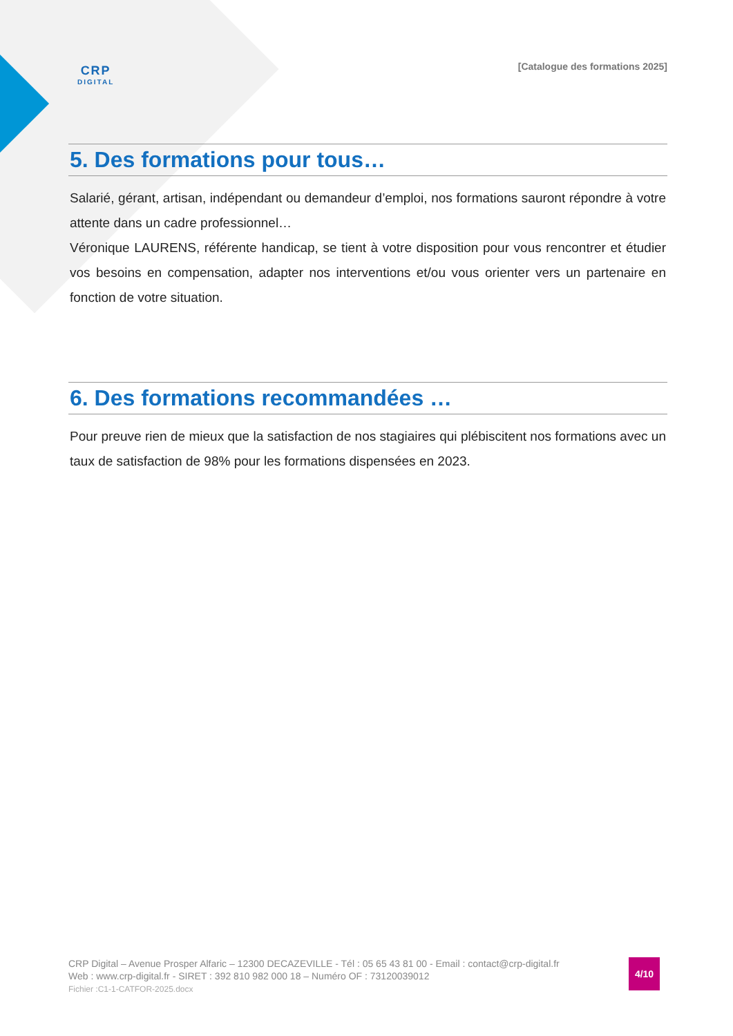CRP
DIGITAL
[Catalogue des formations 2025]
5. Des formations pour tous…
Salarié, gérant, artisan, indépendant ou demandeur d’emploi, nos formations sauront répondre à votre attente dans un cadre professionnel…
Véronique LAURENS, référente handicap, se tient à votre disposition pour vous rencontrer et étudier vos besoins en compensation, adapter nos interventions et/ou vous orienter vers un partenaire en fonction de votre situation.
6. Des formations recommandées …
Pour preuve rien de mieux que la satisfaction de nos stagiaires qui plébiscitent nos formations avec un taux de satisfaction de 98% pour les formations dispensées en 2023.
CRP Digital – Avenue Prosper Alfaric – 12300 DECAZEVILLE - Tél : 05 65 43 81 00 - Email : contact@crp-digital.fr
Web : www.crp-digital.fr - SIRET : 392 810 982 000 18 – Numéro OF : 73120039012
Fichier :C1-1-CATFOR-2025.docx
4/10